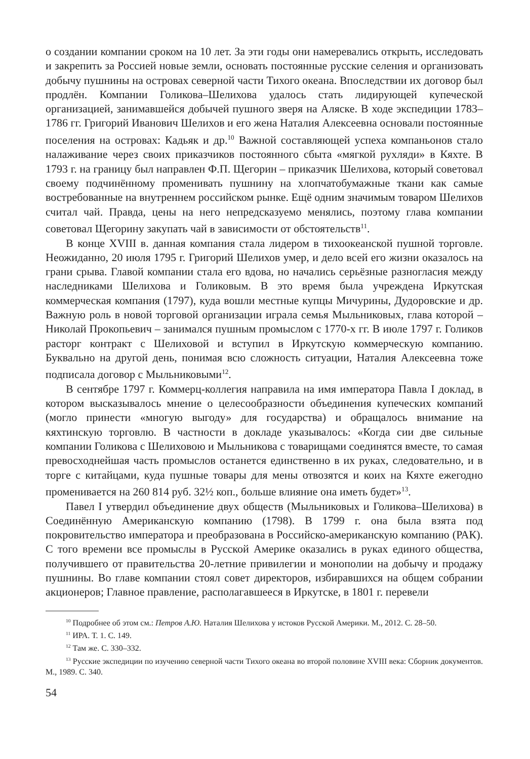о создании компании сроком на 10 лет. За эти годы они намеревались открыть, исследовать и закрепить за Россией новые земли, основать постоянные русские селения и организовать добычу пушнины на островах северной части Тихого океана. Впоследствии их договор был продлён. Компании Голикова–Шелихова удалось стать лидирующей купеческой организацией, занимавшейся добычей пушного зверя на Аляске. В ходе экспедиции 1783–1786 гг. Григорий Иванович Шелихов и его жена Наталия Алексеевна основали постоянные поселения на островах: Кадьяк и др.<sup>10</sup> Важной составляющей успеха компаньонов стало налаживание через своих приказчиков постоянного сбыта «мягкой рухляди» в Кяхте. В 1793 г. на границу был направлен Ф.П. Щегорин – приказчик Шелихова, который советовал своему подчинённому променивать пушнину на хлопчатобумажные ткани как самые востребованные на внутреннем российском рынке. Ещё одним значимым товаром Шелихов считал чай. Правда, цены на него непредсказуемо менялись, поэтому глава компании советовал Щегорину закупать чай в зависимости от обстоятельств<sup>11</sup>.
В конце XVIII в. данная компания стала лидером в тихоокеанской пушной торговле. Неожиданно, 20 июля 1795 г. Григорий Шелихов умер, и дело всей его жизни оказалось на грани срыва. Главой компании стала его вдова, но начались серьёзные разногласия между наследниками Шелихова и Голиковым. В это время была учреждена Иркутская коммерческая компания (1797), куда вошли местные купцы Мичурины, Дудоровские и др. Важную роль в новой торговой организации играла семья Мыльниковых, глава которой – Николай Прокопьевич – занимался пушным промыслом с 1770-х гг. В июле 1797 г. Голиков расторг контракт с Шелиховой и вступил в Иркутскую коммерческую компанию. Буквально на другой день, понимая всю сложность ситуации, Наталия Алексеевна тоже подписала договор с Мыльниковыми<sup>12</sup>.
В сентябре 1797 г. Коммерц-коллегия направила на имя императора Павла I доклад, в котором высказывалось мнение о целесообразности объединения купеческих компаний (могло принести «многую выгоду» для государства) и обращалось внимание на кяхтинскую торговлю. В частности в докладе указывалось: «Когда сии две сильные компании Голикова с Шелиховою и Мыльникова с товарищами соединятся вместе, то самая превосходнейшая часть промыслов останется единственно в их руках, следовательно, и в торге с китайцами, куда пушные товары для мены отвозятся и коих на Кяхте ежегодно променивается на 260 814 руб. 32½ коп., больше влияние она иметь будет»<sup>13</sup>.
Павел I утвердил объединение двух обществ (Мыльниковых и Голикова–Шелихова) в Соединённую Американскую компанию (1798). В 1799 г. она была взята под покровительство императора и преобразована в Российско-американскую компанию (РАК). С того времени все промыслы в Русской Америке оказались в руках единого общества, получившего от правительства 20-летние привилегии и монополии на добычу и продажу пушнины. Во главе компании стоял совет директоров, избиравшихся на общем собрании акционеров; Главное правление, располагавшееся в Иркутске, в 1801 г. перевели
<sup>10</sup> Подробнее об этом см.: Петров А.Ю. Наталия Шелихова у истоков Русской Америки. М., 2012. С. 28–50.
<sup>11</sup> ИРА. Т. 1. С. 149.
<sup>12</sup> Там же. С. 330–332.
<sup>13</sup> Русские экспедиции по изучению северной части Тихого океана во второй половине XVIII века: Сборник документов. М., 1989. С. 340.
54